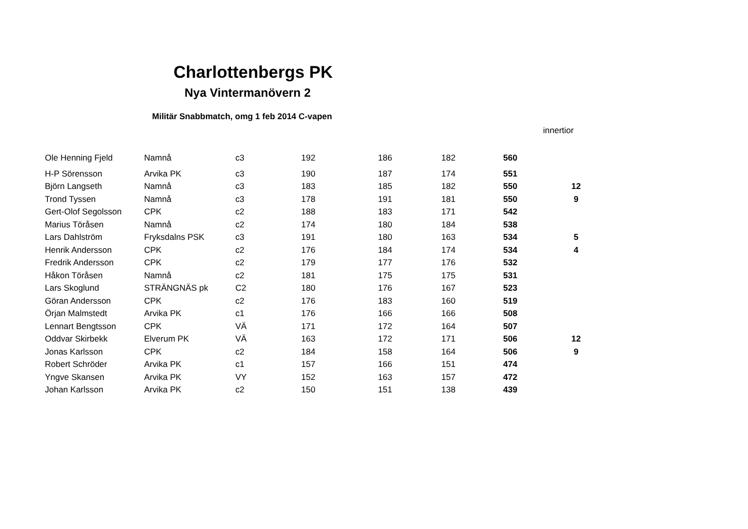Charlottenbergs PK
Nya Vintermanövern 2
Militär Snabbmatch, omg 1 feb 2014 C-vapen
| | | | | | | | innertior |
| Ole Henning Fjeld | Namnå | c3 | 192 | 186 | 182 | 560 | |
| H-P Sörensson | Arvika PK | c3 | 190 | 187 | 174 | 551 | |
| Björn Langseth | Namnå | c3 | 183 | 185 | 182 | 550 | 12 |
| Trond Tyssen | Namnå | c3 | 178 | 191 | 181 | 550 | 9 |
| Gert-Olof Segolsson | CPK | c2 | 188 | 183 | 171 | 542 | |
| Marius Töråsen | Namnå | c2 | 174 | 180 | 184 | 538 | |
| Lars Dahlström | Fryksdalns PSK | c3 | 191 | 180 | 163 | 534 | 5 |
| Henrik Andersson | CPK | c2 | 176 | 184 | 174 | 534 | 4 |
| Fredrik Andersson | CPK | c2 | 179 | 177 | 176 | 532 | |
| Håkon Töråsen | Namnå | c2 | 181 | 175 | 175 | 531 | |
| Lars Skoglund | STRÄNGNÄS pk | C2 | 180 | 176 | 167 | 523 | |
| Göran Andersson | CPK | c2 | 176 | 183 | 160 | 519 | |
| Örjan Malmstedt | Arvika PK | c1 | 176 | 166 | 166 | 508 | |
| Lennart Bengtsson | CPK | VÄ | 171 | 172 | 164 | 507 | |
| Oddvar Skirbekk | Elverum PK | VÄ | 163 | 172 | 171 | 506 | 12 |
| Jonas Karlsson | CPK | c2 | 184 | 158 | 164 | 506 | 9 |
| Robert Schröder | Arvika PK | c1 | 157 | 166 | 151 | 474 | |
| Yngve Skansen | Arvika PK | VY | 152 | 163 | 157 | 472 | |
| Johan Karlsson | Arvika PK | c2 | 150 | 151 | 138 | 439 | |